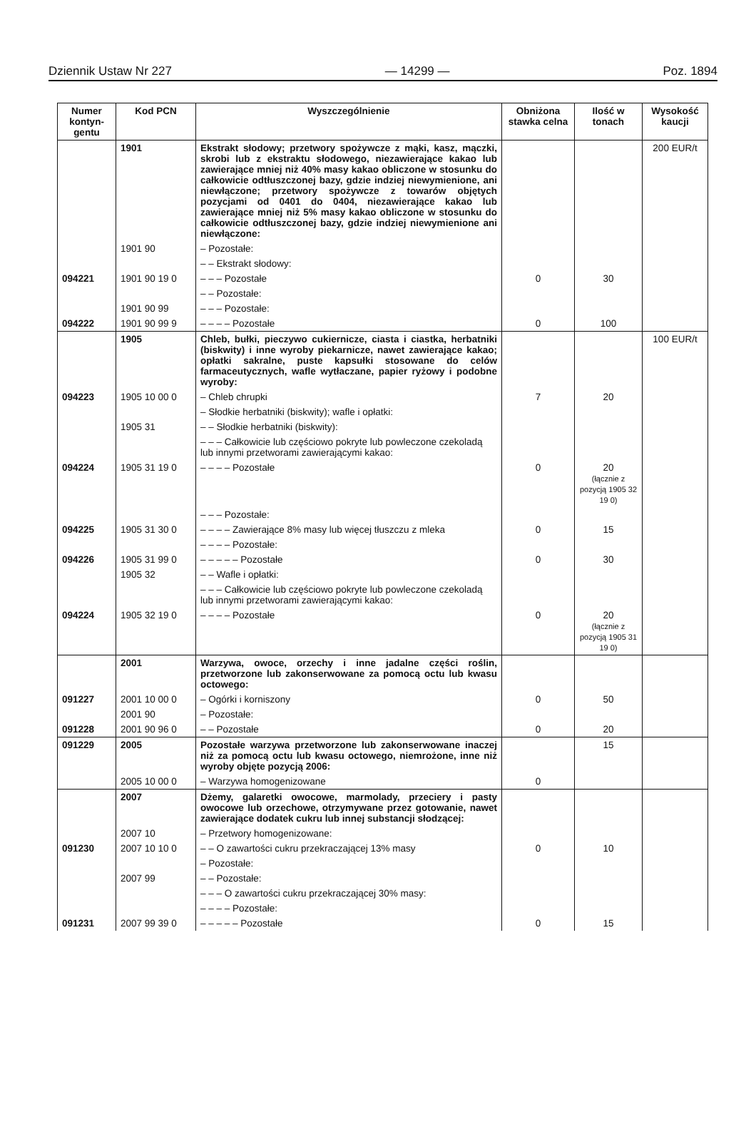Dziennik Ustaw Nr 227 — 14299 — Poz. 1894
| Numer kontyn-gentu | Kod PCN | Wyszczególnienie | Obniżona stawka celna | Ilość w tonach | Wysokość kaucji |
| --- | --- | --- | --- | --- | --- |
| | 1901 | Ekstrakt słodowy; przetwory spożywcze z mąki, kasz, mączki, skrobi lub z ekstraktu słodowego, niezawierające kakao lub zawierające mniej niż 40% masy kakao obliczone w stosunku do całkowicie odtłuszczonej bazy, gdzie indziej niewymienione, ani niewłączone; przetwory spożywcze z towarów objętych pozycjami od 0401 do 0404, niezawierające kakao lub zawierające mniej niż 5% masy kakao obliczone w stosunku do całkowicie odtłuszczonej bazy, gdzie indziej niewymienione ani niewłączone: | | | 200 EUR/t |
| | 1901 90 | – Pozostałe: | | | |
| | | – – Ekstrakt słodowy: | | | |
| 094221 | 1901 90 19 0 | – – – Pozostałe | 0 | 30 | |
| | | – – Pozostałe: | | | |
| | 1901 90 99 | – – – Pozostałe: | | | |
| 094222 | 1901 90 99 9 | – – – – Pozostałe | 0 | 100 | |
| | 1905 | Chleb, bułki, pieczywo cukiernicze, ciasta i ciastka, herbatniki (biskwity) i inne wyroby piekarnicze, nawet zawierające kakao; opłatki sakralne, puste kapsułki stosowane do celów farmaceutycznych, wafle wytłaczane, papier ryżowy i podobne wyroby: | | | 100 EUR/t |
| 094223 | 1905 10 00 0 | – Chleb chrupki | 7 | 20 | |
| | | – Słodkie herbatniki (biskwity); wafle i opłatki: | | | |
| | 1905 31 | – – Słodkie herbatniki (biskwity): | | | |
| | | – – – Całkowicie lub częściowo pokryte lub powleczone czekoladą lub innymi przetworami zawierającymi kakao: | | | |
| 094224 | 1905 31 19 0 | – – – – Pozostałe | 0 | 20 (łącznie z pozycją 1905 32 19 0) | |
| | | – – – Pozostałe: | | | |
| 094225 | 1905 31 30 0 | – – – – Zawierające 8% masy lub więcej tłuszczu z mleka | 0 | 15 | |
| | | – – – – Pozostałe: | | | |
| 094226 | 1905 31 99 0 | – – – – – Pozostałe | 0 | 30 | |
| | 1905 32 | – – Wafle i opłatki: | | | |
| | | – – – Całkowicie lub częściowo pokryte lub powleczone czekoladą lub innymi przetworami zawierającymi kakao: | | | |
| 094224 | 1905 32 19 0 | – – – – Pozostałe | 0 | 20 (łącznie z pozycją 1905 31 19 0) | |
| | 2001 | Warzywa, owoce, orzechy i inne jadalne części roślin, przetworzone lub zakonserwowane za pomocą octu lub kwasu octowego: | | | |
| 091227 | 2001 10 00 0 | – Ogórki i korniszony | 0 | 50 | |
| | 2001 90 | – Pozostałe: | | | |
| 091228 | 2001 90 96 0 | – – Pozostałe | 0 | 20 | |
| 091229 | 2005 | Pozostałe warzywa przetworzone lub zakonserwowane inaczej niż za pomocą octu lub kwasu octowego, niemrożone, inne niż wyroby objęte pozycją 2006: | | 15 | |
| | 2005 10 00 0 | – Warzywa homogenizowane | 0 | | |
| | 2007 | Dżemy, galaretki owocowe, marmolady, przeciery i pasty owocowe lub orzechowe, otrzymywane przez gotowanie, nawet zawierające dodatek cukru lub innej substancji słodzącej: | | | |
| | 2007 10 | – Przetwory homogenizowane: | | | |
| 091230 | 2007 10 10 0 | – – O zawartości cukru przekraczającej 13% masy | 0 | 10 | |
| | | – Pozostałe: | | | |
| | 2007 99 | – – Pozostałe: | | | |
| | | – – – O zawartości cukru przekraczającej 30% masy: | | | |
| | | – – – – Pozostałe: | | | |
| 091231 | 2007 99 39 0 | – – – – – Pozostałe | 0 | 15 | |